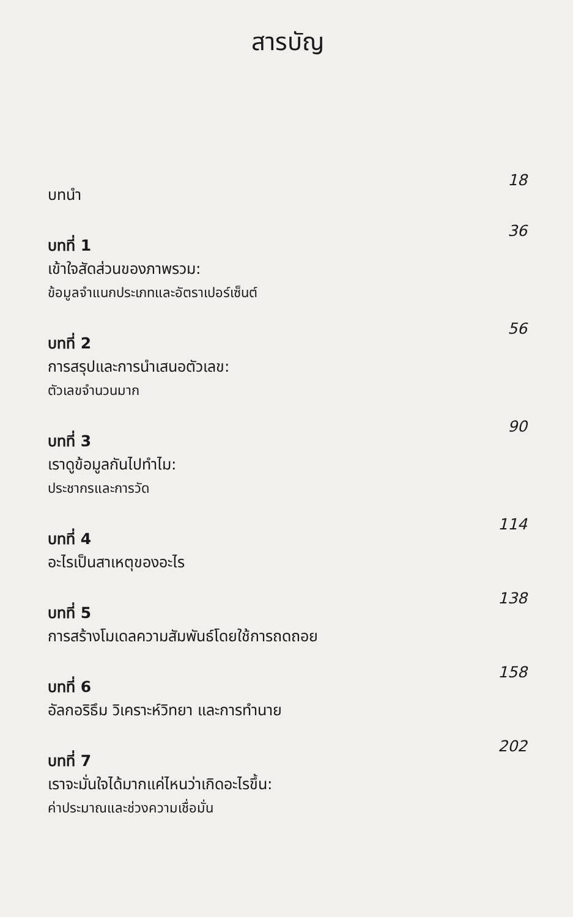สารบัญ
บทนำ
18
บทที่ 1
เข้าใจสัดส่วนของภาพรวม:
ข้อมูลจำแนกประเภทและอัตราเปอร์เซ็นต์
36
บทที่ 2
การสรุปและการนำเสนอตัวเลข:
ตัวเลขจำนวนมาก
56
บทที่ 3
เราดูข้อมูลกันไปทำไม:
ประชากรและการวัด
90
บทที่ 4
อะไรเป็นสาเหตุของอะไร
114
บทที่ 5
การสร้างโมเดลความสัมพันธ์โดยใช้การถดถอย
138
บทที่ 6
อัลกอริธึม วิเคราะห์วิทยา และการทำนาย
158
บทที่ 7
เราจะมั่นใจได้มากแค่ไหนว่าเกิดอะไรขึ้น:
ค่าประมาณและช่วงความเชื่อมั่น
202